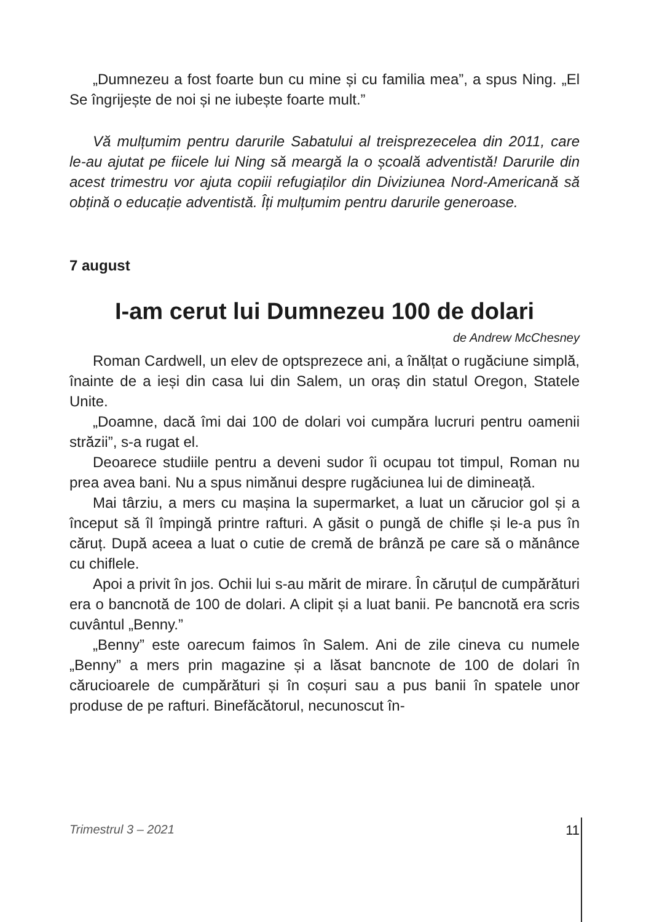„Dumnezeu a fost foarte bun cu mine și cu familia mea”, a spus Ning. „El Se îngrijește de noi și ne iubește foarte mult.”
Vă mulțumim pentru darurile Sabatului al treisprezecelea din 2011, care le-au ajutat pe fiicele lui Ning să meargă la o școală adventistă! Darurile din acest trimestru vor ajuta copiii refugiaților din Diviziunea Nord-Americană să obțină o educație adventistă. Îți mulțumim pentru darurile generoase.
7 august
I-am cerut lui Dumnezeu 100 de dolari
de Andrew McChesney
Roman Cardwell, un elev de optsprezece ani, a înălțat o rugăciune simplă, înainte de a ieși din casa lui din Salem, un oraș din statul Oregon, Statele Unite.
„Doamne, dacă îmi dai 100 de dolari voi cumpăra lucruri pentru oamenii străzii”, s-a rugat el.
Deoarece studiile pentru a deveni sudor îi ocupau tot timpul, Roman nu prea avea bani. Nu a spus nimănui despre rugăciunea lui de dimineață.
Mai târziu, a mers cu mașina la supermarket, a luat un cărucior gol și a început să îl împingă printre rafturi. A găsit o pungă de chifle și le-a pus în căruț. După aceea a luat o cutie de cremă de brânză pe care să o mănânce cu chiflele.
Apoi a privit în jos. Ochii lui s-au mărit de mirare. În căruțul de cumpărături era o bancnotă de 100 de dolari. A clipit și a luat banii. Pe bancnotă era scris cuvântul „Benny.”
„Benny” este oarecum faimos în Salem. Ani de zile cineva cu numele „Benny” a mers prin magazine și a lăsat bancnote de 100 de dolari în cărucioarele de cumpărături și în coșuri sau a pus banii în spatele unor produse de pe rafturi. Binefăcătorul, necunoscut în-
Trimestrul 3 – 2021 11